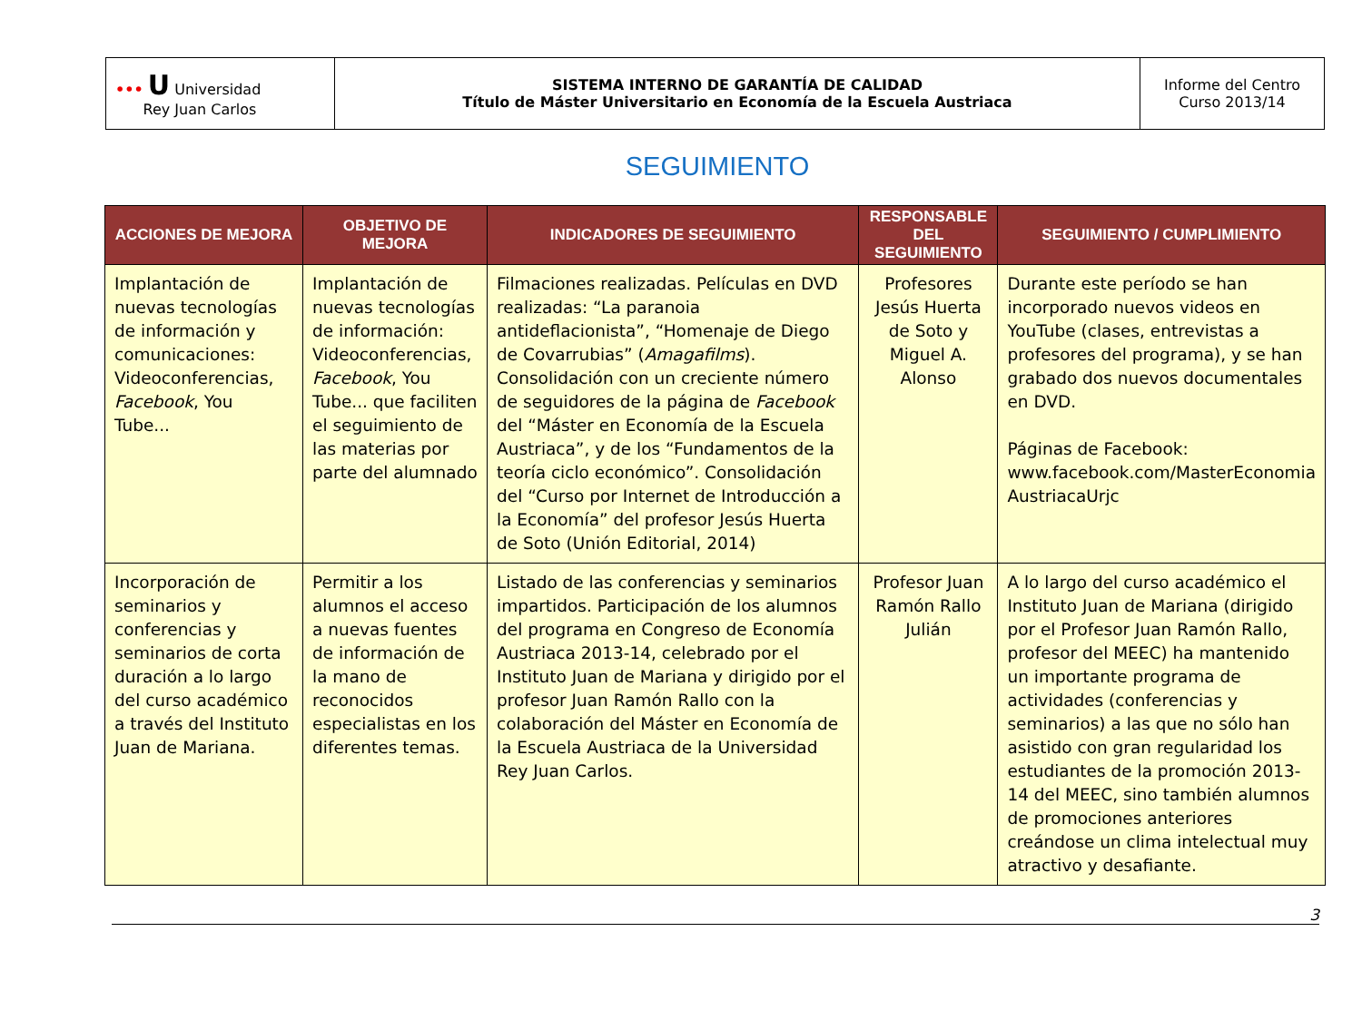| ••• U Universidad Rey Juan Carlos | SISTEMA INTERNO DE GARANTÍA DE CALIDAD Título de Máster Universitario en Economía de la Escuela Austriaca | Informe del Centro Curso 2013/14 |
SEGUIMIENTO
| ACCIONES DE MEJORA | OBJETIVO DE MEJORA | INDICADORES DE SEGUIMIENTO | RESPONSABLE DEL SEGUIMIENTO | SEGUIMIENTO / CUMPLIMIENTO |
| --- | --- | --- | --- | --- |
| Implantación de nuevas tecnologías de información y comunicaciones: Videoconferencias, Facebook , You Tube... | Implantación de nuevas tecnologías de información: Videoconferencias, Facebook , You Tube... que faciliten el seguimiento de las materias por parte del alumnado | Filmaciones realizadas. Películas en DVD realizadas: “La paranoia antideflacionista”, “Homenaje de Diego de Covarrubias” ( Amagafilms ). Consolidación con un creciente número de seguidores de la página de Facebook del “Máster en Economía de la Escuela Austriaca”, y de los “Fundamentos de la teoría ciclo económico”. Consolidación del “Curso por Internet de Introducción a la Economía” del profesor Jesús Huerta de Soto (Unión Editorial, 2014) | Profesores Jesús Huerta de Soto y Miguel A. Alonso | Durante este período se han incorporado nuevos videos en YouTube (clases, entrevistas a profesores del programa), y se han grabado dos nuevos documentales en DVD. Páginas de Facebook: www.facebook.com/MasterEconomia AustriacaUrjc |
| Incorporación de seminarios y conferencias y seminarios de corta duración a lo largo del curso académico a través del Instituto Juan de Mariana. | Permitir a los alumnos el acceso a nuevas fuentes de información de la mano de reconocidos especialistas en los diferentes temas. | Listado de las conferencias y seminarios impartidos. Participación de los alumnos del programa en Congreso de Economía Austriaca 2013-14, celebrado por el Instituto Juan de Mariana y dirigido por el profesor Juan Ramón Rallo con la colaboración del Máster en Economía de la Escuela Austriaca de la Universidad Rey Juan Carlos. | Profesor Juan Ramón Rallo Julián | A lo largo del curso académico el Instituto Juan de Mariana (dirigido por el Profesor Juan Ramón Rallo, profesor del MEEC) ha mantenido un importante programa de actividades (conferencias y seminarios) a las que no sólo han asistido con gran regularidad los estudiantes de la promoción 2013-14 del MEEC, sino también alumnos de promociones anteriores creándose un clima intelectual muy atractivo y desafiante. |
3